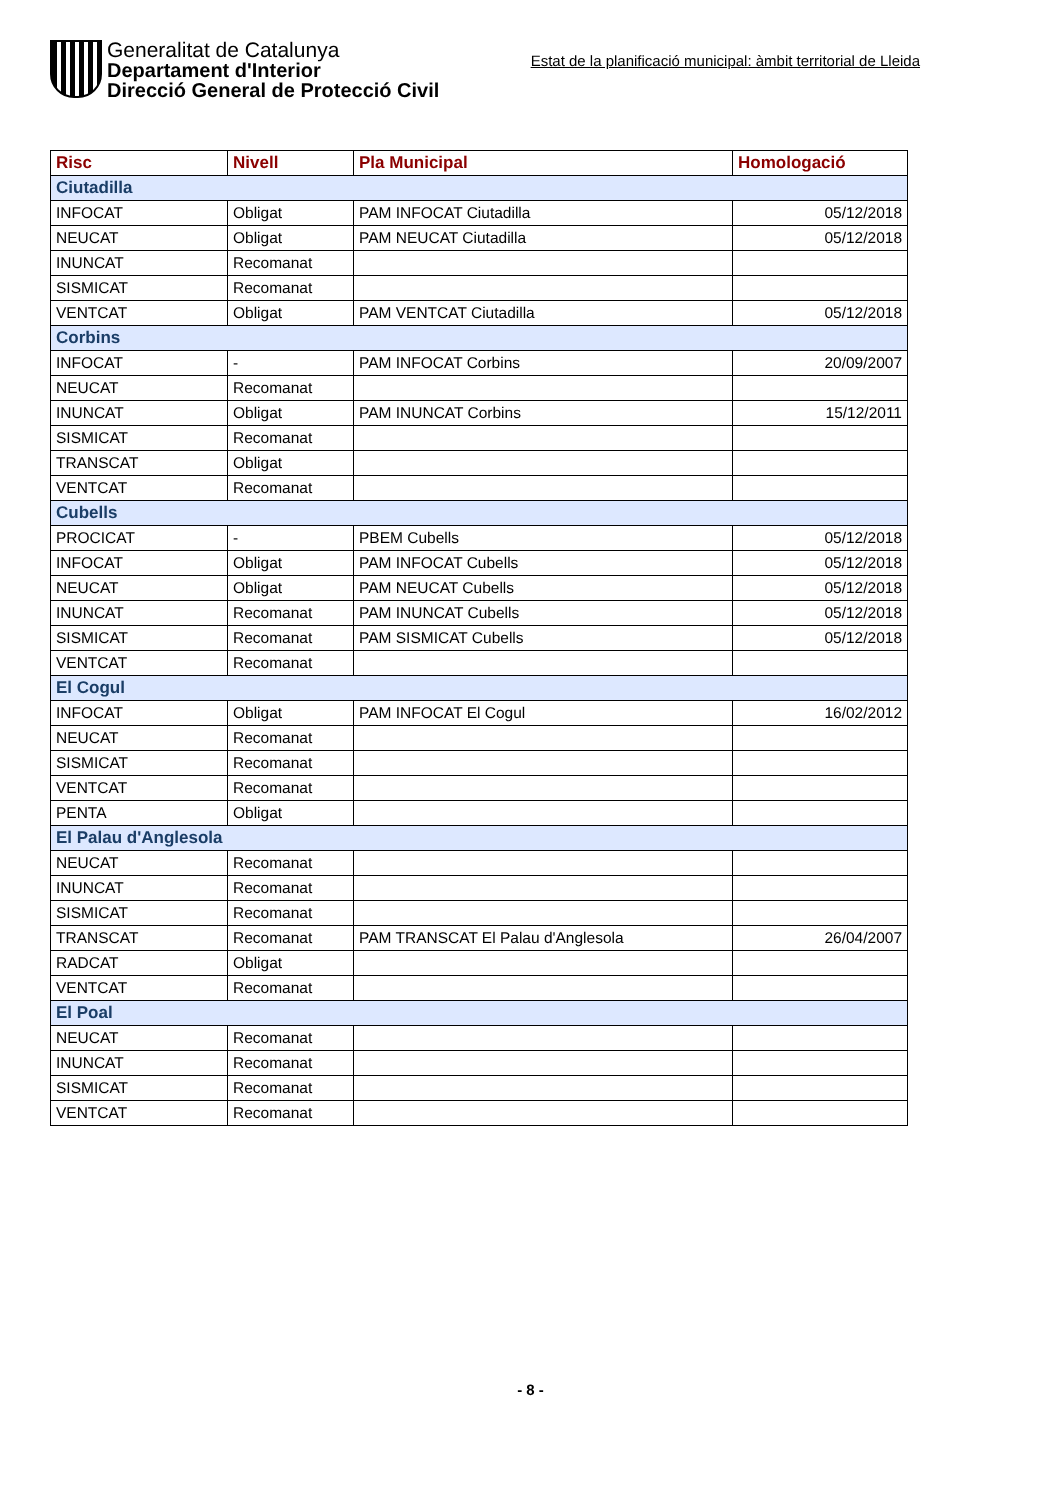Generalitat de Catalunya
Departament d'Interior
Direcció General de Protecció Civil
Estat de la planificació municipal: àmbit territorial de Lleida
| Risc | Nivell | Pla Municipal | Homologació |
| --- | --- | --- | --- |
| Ciutadilla | | | |
| INFOCAT | Obligat | PAM INFOCAT Ciutadilla | 05/12/2018 |
| NEUCAT | Obligat | PAM NEUCAT Ciutadilla | 05/12/2018 |
| INUNCAT | Recomanat | | |
| SISMICAT | Recomanat | | |
| VENTCAT | Obligat | PAM VENTCAT Ciutadilla | 05/12/2018 |
| Corbins | | | |
| INFOCAT | - | PAM INFOCAT Corbins | 20/09/2007 |
| NEUCAT | Recomanat | | |
| INUNCAT | Obligat | PAM INUNCAT Corbins | 15/12/2011 |
| SISMICAT | Recomanat | | |
| TRANSCAT | Obligat | | |
| VENTCAT | Recomanat | | |
| Cubells | | | |
| PROCICAT | - | PBEM Cubells | 05/12/2018 |
| INFOCAT | Obligat | PAM INFOCAT Cubells | 05/12/2018 |
| NEUCAT | Obligat | PAM NEUCAT Cubells | 05/12/2018 |
| INUNCAT | Recomanat | PAM INUNCAT Cubells | 05/12/2018 |
| SISMICAT | Recomanat | PAM SISMICAT Cubells | 05/12/2018 |
| VENTCAT | Recomanat | | |
| El Cogul | | | |
| INFOCAT | Obligat | PAM INFOCAT El Cogul | 16/02/2012 |
| NEUCAT | Recomanat | | |
| SISMICAT | Recomanat | | |
| VENTCAT | Recomanat | | |
| PENTA | Obligat | | |
| El Palau d'Anglesola | | | |
| NEUCAT | Recomanat | | |
| INUNCAT | Recomanat | | |
| SISMICAT | Recomanat | | |
| TRANSCAT | Recomanat | PAM TRANSCAT El Palau d'Anglesola | 26/04/2007 |
| RADCAT | Obligat | | |
| VENTCAT | Recomanat | | |
| El Poal | | | |
| NEUCAT | Recomanat | | |
| INUNCAT | Recomanat | | |
| SISMICAT | Recomanat | | |
| VENTCAT | Recomanat | | |
- 8 -